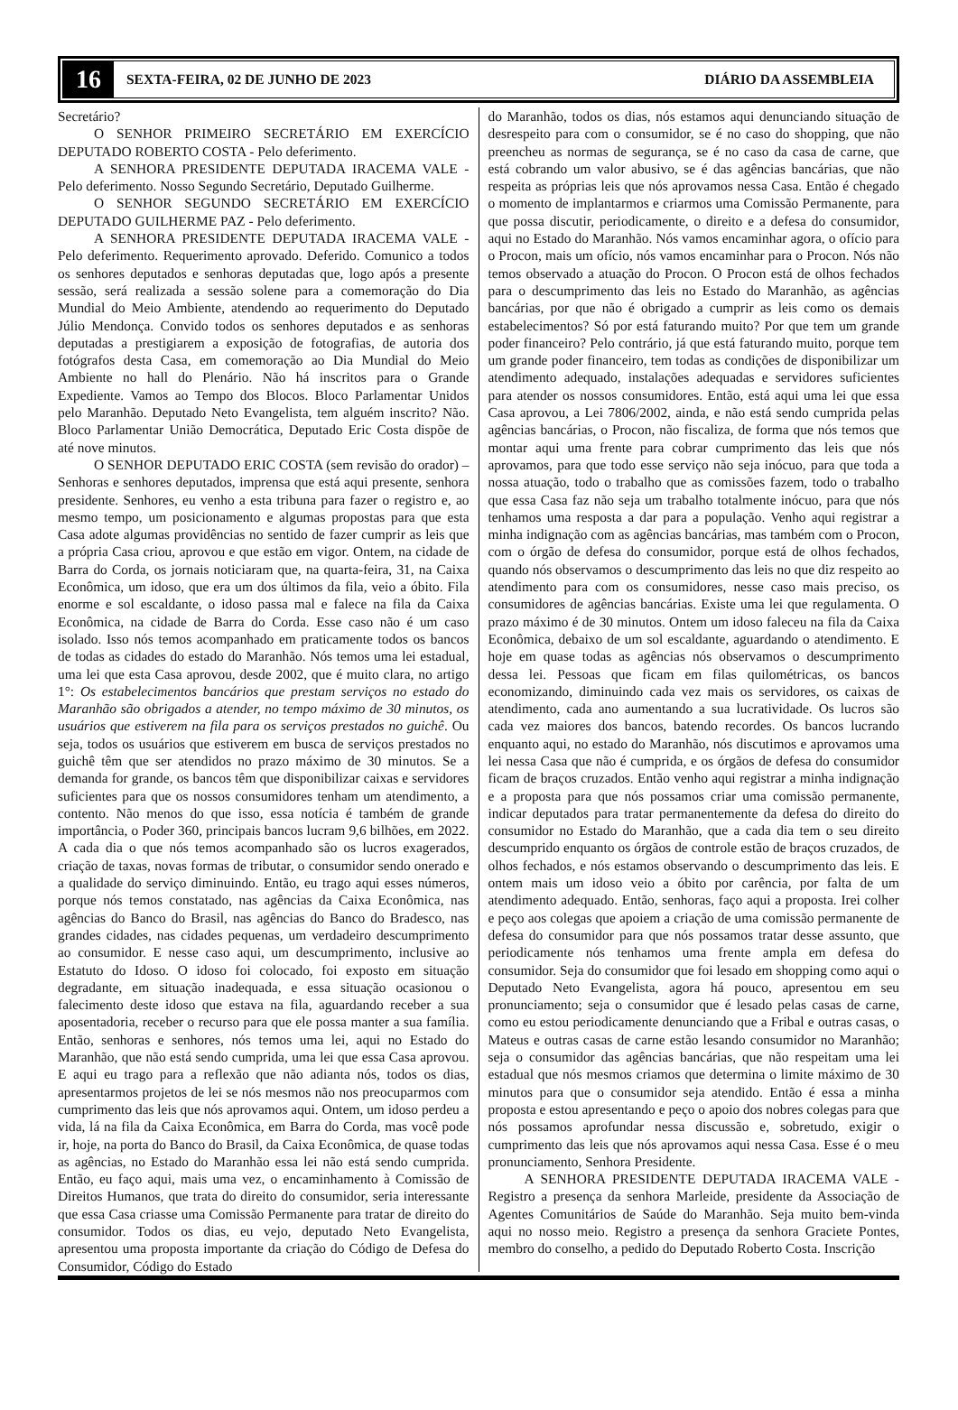16 SEXTA-FEIRA, 02 DE JUNHO DE 2023 DIÁRIO DA ASSEMBLEIA
Secretário?
O SENHOR PRIMEIRO SECRETÁRIO EM EXERCÍCIO DEPUTADO ROBERTO COSTA - Pelo deferimento.
A SENHORA PRESIDENTE DEPUTADA IRACEMA VALE - Pelo deferimento. Nosso Segundo Secretário, Deputado Guilherme.
O SENHOR SEGUNDO SECRETÁRIO EM EXERCÍCIO DEPUTADO GUILHERME PAZ - Pelo deferimento.
A SENHORA PRESIDENTE DEPUTADA IRACEMA VALE - Pelo deferimento. Requerimento aprovado. Deferido. Comunico a todos os senhores deputados e senhoras deputadas que, logo após a presente sessão, será realizada a sessão solene para a comemoração do Dia Mundial do Meio Ambiente, atendendo ao requerimento do Deputado Júlio Mendonça. Convido todos os senhores deputados e as senhoras deputadas a prestigiarem a exposição de fotografias, de autoria dos fotógrafos desta Casa, em comemoração ao Dia Mundial do Meio Ambiente no hall do Plenário. Não há inscritos para o Grande Expediente. Vamos ao Tempo dos Blocos. Bloco Parlamentar Unidos pelo Maranhão. Deputado Neto Evangelista, tem alguém inscrito? Não. Bloco Parlamentar União Democrática, Deputado Eric Costa dispõe de até nove minutos.
O SENHOR DEPUTADO ERIC COSTA (sem revisão do orador) – Senhoras e senhores deputados, imprensa que está aqui presente, senhora presidente. Senhores, eu venho a esta tribuna para fazer o registro e, ao mesmo tempo, um posicionamento e algumas propostas para que esta Casa adote algumas providências no sentido de fazer cumprir as leis que a própria Casa criou, aprovou e que estão em vigor. Ontem, na cidade de Barra do Corda, os jornais noticiaram que, na quarta-feira, 31, na Caixa Econômica, um idoso, que era um dos últimos da fila, veio a óbito. Fila enorme e sol escaldante, o idoso passa mal e falece na fila da Caixa Econômica, na cidade de Barra do Corda. Esse caso não é um caso isolado. Isso nós temos acompanhado em praticamente todos os bancos de todas as cidades do estado do Maranhão. Nós temos uma lei estadual, uma lei que esta Casa aprovou, desde 2002, que é muito clara, no artigo 1°: Os estabelecimentos bancários que prestam serviços no estado do Maranhão são obrigados a atender, no tempo máximo de 30 minutos, os usuários que estiverem na fila para os serviços prestados no guichê. Ou seja, todos os usuários que estiverem em busca de serviços prestados no guichê têm que ser atendidos no prazo máximo de 30 minutos. Se a demanda for grande, os bancos têm que disponibilizar caixas e servidores suficientes para que os nossos consumidores tenham um atendimento, a contento. Não menos do que isso, essa notícia é também de grande importância, o Poder 360, principais bancos lucram 9,6 bilhões, em 2022. A cada dia o que nós temos acompanhado são os lucros exagerados, criação de taxas, novas formas de tributar, o consumidor sendo onerado e a qualidade do serviço diminuindo. Então, eu trago aqui esses números, porque nós temos constatado, nas agências da Caixa Econômica, nas agências do Banco do Brasil, nas agências do Banco do Bradesco, nas grandes cidades, nas cidades pequenas, um verdadeiro descumprimento ao consumidor. E nesse caso aqui, um descumprimento, inclusive ao Estatuto do Idoso. O idoso foi colocado, foi exposto em situação degradante, em situação inadequada, e essa situação ocasionou o falecimento deste idoso que estava na fila, aguardando receber a sua aposentadoria, receber o recurso para que ele possa manter a sua família. Então, senhoras e senhores, nós temos uma lei, aqui no Estado do Maranhão, que não está sendo cumprida, uma lei que essa Casa aprovou. E aqui eu trago para a reflexão que não adianta nós, todos os dias, apresentarmos projetos de lei se nós mesmos não nos preocuparmos com cumprimento das leis que nós aprovamos aqui. Ontem, um idoso perdeu a vida, lá na fila da Caixa Econômica, em Barra do Corda, mas você pode ir, hoje, na porta do Banco do Brasil, da Caixa Econômica, de quase todas as agências, no Estado do Maranhão essa lei não está sendo cumprida. Então, eu faço aqui, mais uma vez, o encaminhamento à Comissão de Direitos Humanos, que trata do direito do consumidor, seria interessante que essa Casa criasse uma Comissão Permanente para tratar de direito do consumidor. Todos os dias, eu vejo, deputado Neto Evangelista, apresentou uma proposta importante da criação do Código de Defesa do Consumidor, Código do Estado
do Maranhão, todos os dias, nós estamos aqui denunciando situação de desrespeito para com o consumidor, se é no caso do shopping, que não preencheu as normas de segurança, se é no caso da casa de carne, que está cobrando um valor abusivo, se é das agências bancárias, que não respeita as próprias leis que nós aprovamos nessa Casa. Então é chegado o momento de implantarmos e criarmos uma Comissão Permanente, para que possa discutir, periodicamente, o direito e a defesa do consumidor, aqui no Estado do Maranhão. Nós vamos encaminhar agora, o ofício para o Procon, mais um ofício, nós vamos encaminhar para o Procon. Nós não temos observado a atuação do Procon. O Procon está de olhos fechados para o descumprimento das leis no Estado do Maranhão, as agências bancárias, por que não é obrigado a cumprir as leis como os demais estabelecimentos? Só por está faturando muito? Por que tem um grande poder financeiro? Pelo contrário, já que está faturando muito, porque tem um grande poder financeiro, tem todas as condições de disponibilizar um atendimento adequado, instalações adequadas e servidores suficientes para atender os nossos consumidores. Então, está aqui uma lei que essa Casa aprovou, a Lei 7806/2002, ainda, e não está sendo cumprida pelas agências bancárias, o Procon, não fiscaliza, de forma que nós temos que montar aqui uma frente para cobrar cumprimento das leis que nós aprovamos, para que todo esse serviço não seja inócuo, para que toda a nossa atuação, todo o trabalho que as comissões fazem, todo o trabalho que essa Casa faz não seja um trabalho totalmente inócuo, para que nós tenhamos uma resposta a dar para a população. Venho aqui registrar a minha indignação com as agências bancárias, mas também com o Procon, com o órgão de defesa do consumidor, porque está de olhos fechados, quando nós observamos o descumprimento das leis no que diz respeito ao atendimento para com os consumidores, nesse caso mais preciso, os consumidores de agências bancárias. Existe uma lei que regulamenta. O prazo máximo é de 30 minutos. Ontem um idoso faleceu na fila da Caixa Econômica, debaixo de um sol escaldante, aguardando o atendimento. E hoje em quase todas as agências nós observamos o descumprimento dessa lei. Pessoas que ficam em filas quilométricas, os bancos economizando, diminuindo cada vez mais os servidores, os caixas de atendimento, cada ano aumentando a sua lucratividade. Os lucros são cada vez maiores dos bancos, batendo recordes. Os bancos lucrando enquanto aqui, no estado do Maranhão, nós discutimos e aprovamos uma lei nessa Casa que não é cumprida, e os órgãos de defesa do consumidor ficam de braços cruzados. Então venho aqui registrar a minha indignação e a proposta para que nós possamos criar uma comissão permanente, indicar deputados para tratar permanentemente da defesa do direito do consumidor no Estado do Maranhão, que a cada dia tem o seu direito descumprido enquanto os órgãos de controle estão de braços cruzados, de olhos fechados, e nós estamos observando o descumprimento das leis. E ontem mais um idoso veio a óbito por carência, por falta de um atendimento adequado. Então, senhoras, faço aqui a proposta. Irei colher e peço aos colegas que apoiem a criação de uma comissão permanente de defesa do consumidor para que nós possamos tratar desse assunto, que periodicamente nós tenhamos uma frente ampla em defesa do consumidor. Seja do consumidor que foi lesado em shopping como aqui o Deputado Neto Evangelista, agora há pouco, apresentou em seu pronunciamento; seja o consumidor que é lesado pelas casas de carne, como eu estou periodicamente denunciando que a Fribal e outras casas, o Mateus e outras casas de carne estão lesando consumidor no Maranhão; seja o consumidor das agências bancárias, que não respeitam uma lei estadual que nós mesmos criamos que determina o limite máximo de 30 minutos para que o consumidor seja atendido. Então é essa a minha proposta e estou apresentando e peço o apoio dos nobres colegas para que nós possamos aprofundar nessa discussão e, sobretudo, exigir o cumprimento das leis que nós aprovamos aqui nessa Casa. Esse é o meu pronunciamento, Senhora Presidente.
A SENHORA PRESIDENTE DEPUTADA IRACEMA VALE - Registro a presença da senhora Marleide, presidente da Associação de Agentes Comunitários de Saúde do Maranhão. Seja muito bem-vinda aqui no nosso meio. Registro a presença da senhora Graciete Pontes, membro do conselho, a pedido do Deputado Roberto Costa. Inscrição